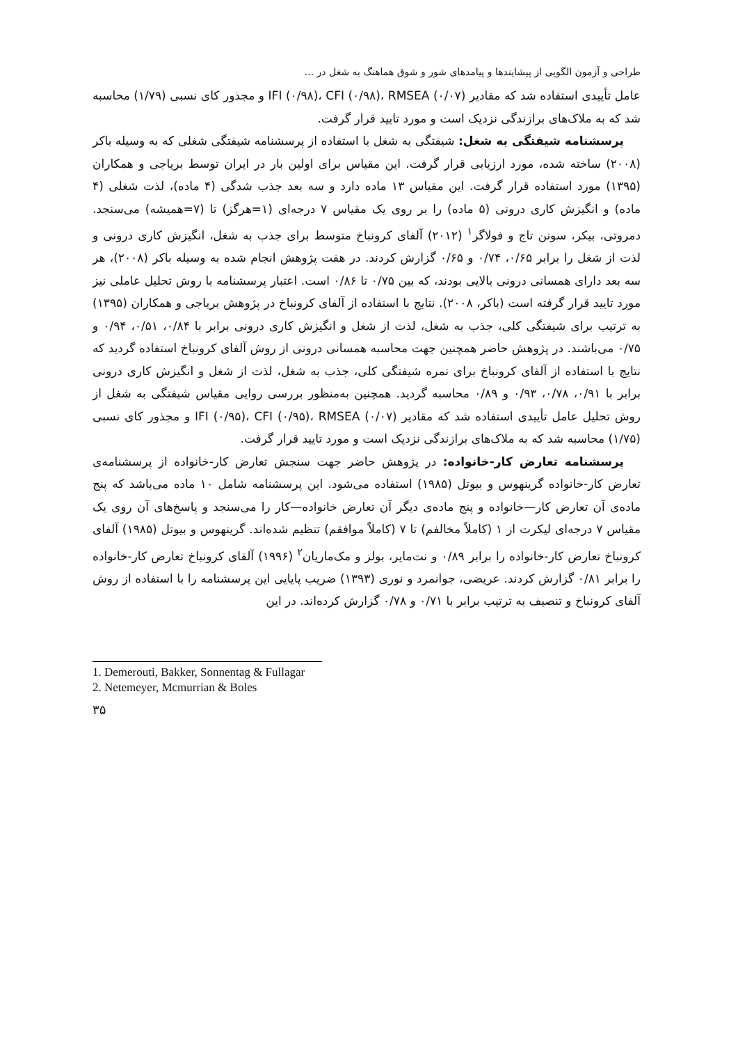طراحی و آزمون الگویی از پیشایندها و پیامدهای شور و شوق هماهنگ به شغل در ...
عامل تأییدی استفاده شد که مقادیر IFI (۰/۹۸)، CFI (۰/۹۸)، RMSEA (۰/۰۷) و مجذور کای نسبی (۱/۷۹) محاسبه شد که به ملاک‌های برازندگی نزدیک است و مورد تایید قرار گرفت.
پرسشنامه شیفتگی به شغل: شیفتگی به شغل با استفاده از پرسشنامه شیفتگی شغلی که به وسیله باکر (۲۰۰۸) ساخته شده، مورد ارزیابی قرار گرفت. این مقیاس برای اولین بار در ایران توسط بریاجی و همکاران (۱۳۹۵) مورد استفاده قرار گرفت. این مقیاس ۱۳ ماده دارد و سه بعد جذب شدگی (۴ ماده)، لذت شغلی (۴ ماده) و انگیزش کاری درونی (۵ ماده) را بر روی یک مقیاس ۷ درجه‌ای (۱=هرگز) تا (۷=همیشه) می‌سنجد. دمروتی، بیکر، سونن تاج و فولاگر<sup>۱</sup> (۲۰۱۲) آلفای کرونباخ متوسط برای جذب به شغل، انگیزش کاری درونی و لذت از شغل را برابر ۰/۶۵، ۰/۷۴ و ۰/۶۵ گزارش کردند. در هفت پژوهش انجام شده به وسیله باکر (۲۰۰۸)، هر سه بعد دارای همسانی درونی بالایی بودند، که بین ۰/۷۵ تا ۰/۸۶ است. اعتبار پرسشنامه با روش تحلیل عاملی نیز مورد تایید قرار گرفته است (باکر، ۲۰۰۸). نتایج با استفاده از آلفای کرونباخ در پژوهش بریاجی و همکاران (۱۳۹۵) به ترتیب برای شیفتگی کلی، جذب به شغل، لذت از شغل و انگیزش کاری درونی برابر با ۰/۸۴، ۰/۵۱، ۰/۹۴ و ۰/۷۵ می‌باشند. در پژوهش حاضر همچنین جهت محاسبه همسانی درونی از روش آلفای کرونباخ استفاده گردید که نتایج با استفاده از آلفای کرونباخ برای نمره شیفتگی کلی، جذب به شغل، لذت از شغل و انگیزش کاری درونی برابر با ۰/۹۱، ۰/۷۸، ۰/۹۳ و ۰/۸۹ محاسبه گردید. همچنین به‌منظور بررسی روایی مقیاس شیفتگی به شغل از روش تحلیل عامل تأییدی استفاده شد که مقادیر IFI (۰/۹۵)، CFI (۰/۹۵)، RMSEA (۰/۰۷) و مجذور کای نسبی (۱/۷۵) محاسبه شد که به ملاک‌های برازندگی نزدیک است و مورد تایید قرار گرفت.
پرسشنامه تعارض کار-خانواده: در پژوهش حاضر جهت سنجش تعارض کار-خانواده از پرسشنامه‌ی تعارض کار-خانواده گرینهوس و بیوتل (۱۹۸۵) استفاده می‌شود. این پرسشنامه شامل ۱۰ ماده می‌باشد که پنج ماده‌ی آن تعارض کار—خانواده و پنج ماده‌ی دیگر آن تعارض خانواده—کار را می‌سنجد و پاسخ‌های آن روی یک مقیاس ۷ درجه‌ای لیکرت از ۱ (کاملاً مخالفم) تا ۷ (کاملاً موافقم) تنظیم شده‌اند. گرینهوس و بیوتل (۱۹۸۵) آلفای کرونباخ تعارض کار-خانواده را برابر ۰/۸۹ و نت‌مایر، بولز و مک‌ماریان<sup>۲</sup> (۱۹۹۶) آلفای کرونباخ تعارض کار-خانواده را برابر ۰/۸۱ گزارش کردند. عریضی، جوانمرد و نوری (۱۳۹۳) ضریب پایایی این پرسشنامه را با استفاده از روش آلفای کرونباخ و تنصیف به ترتیب برابر با ۰/۷۱ و ۰/۷۸ گزارش کرده‌اند. در این
1. Demerouti, Bakker, Sonnentag & Fullagar
2. Netemeyer, Mcmurrian & Boles
۳۵